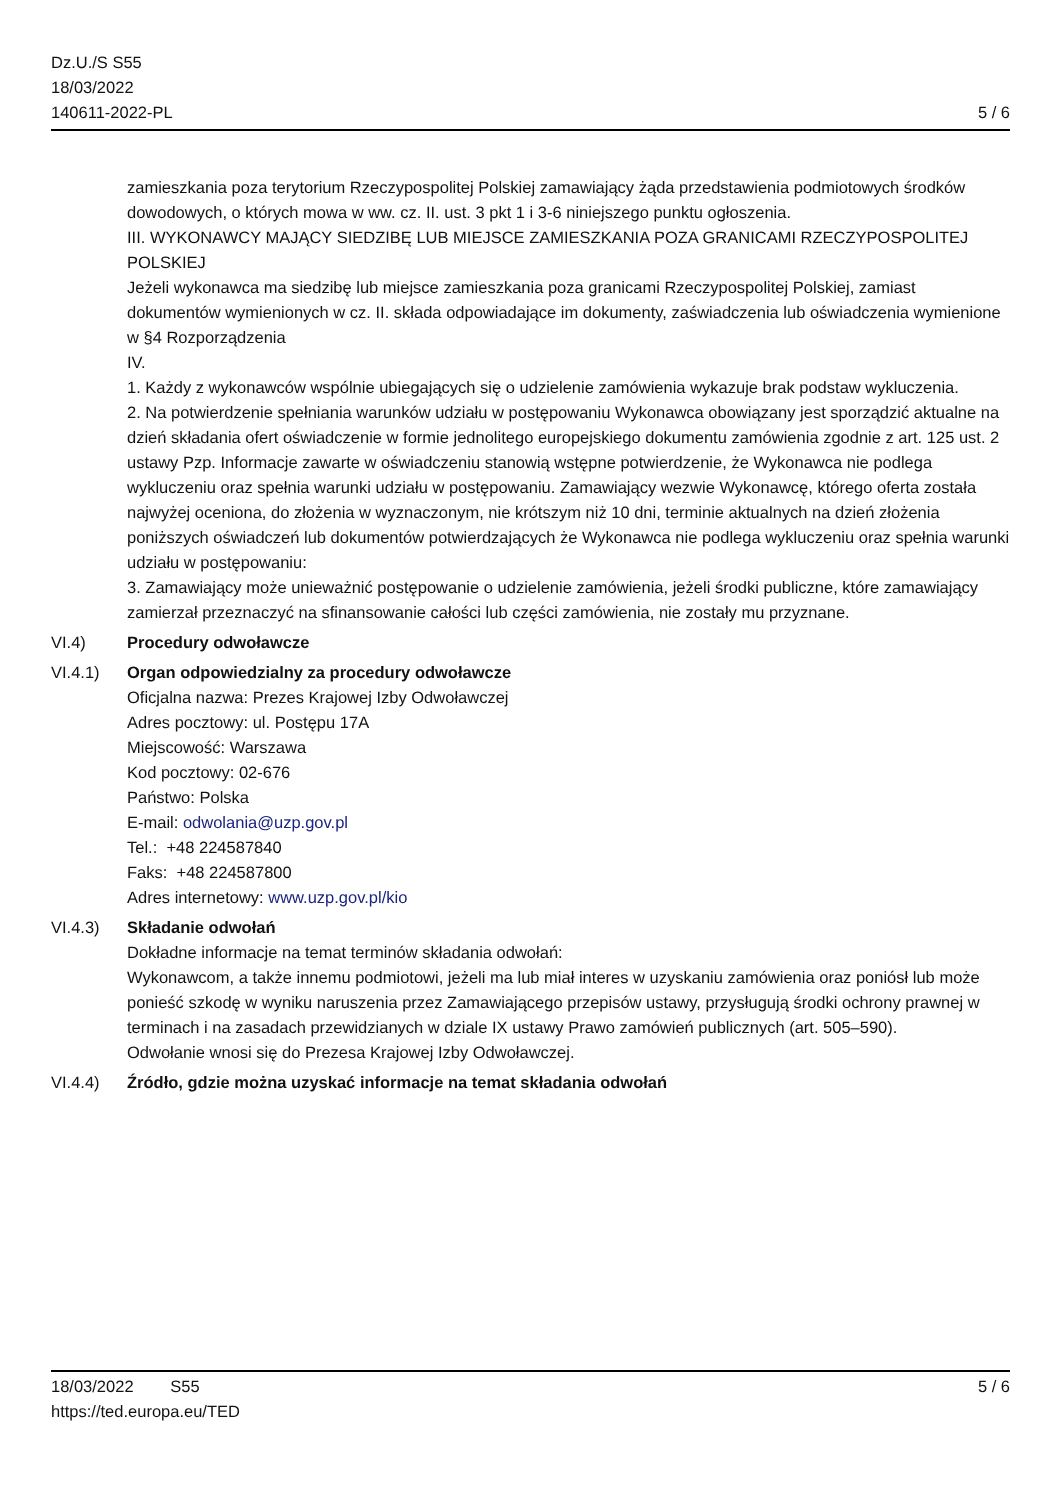Dz.U./S S55
18/03/2022
140611-2022-PL
5 / 6
zamieszkania poza terytorium Rzeczypospolitej Polskiej zamawiający żąda przedstawienia podmiotowych środków dowodowych, o których mowa w ww. cz. II. ust. 3 pkt 1 i 3-6 niniejszego punktu ogłoszenia.
III. WYKONAWCY MAJĄCY SIEDZIBĘ LUB MIEJSCE ZAMIESZKANIA POZA GRANICAMI RZECZYPOSPOLITEJ POLSKIEJ
Jeżeli wykonawca ma siedzibę lub miejsce zamieszkania poza granicami Rzeczypospolitej Polskiej, zamiast dokumentów wymienionych w cz. II. składa odpowiadające im dokumenty, zaświadczenia lub oświadczenia wymienione w §4 Rozporządzenia
IV.
1. Każdy z wykonawców wspólnie ubiegających się o udzielenie zamówienia wykazuje brak podstaw wykluczenia.
2. Na potwierdzenie spełniania warunków udziału w postępowaniu Wykonawca obowiązany jest sporządzić aktualne na dzień składania ofert oświadczenie w formie jednolitego europejskiego dokumentu zamówienia zgodnie z art. 125 ust. 2 ustawy Pzp. Informacje zawarte w oświadczeniu stanowią wstępne potwierdzenie, że Wykonawca nie podlega wykluczeniu oraz spełnia warunki udziału w postępowaniu. Zamawiający wezwie Wykonawcę, którego oferta została najwyżej oceniona, do złożenia w wyznaczonym, nie krótszym niż 10 dni, terminie aktualnych na dzień złożenia poniższych oświadczeń lub dokumentów potwierdzających że Wykonawca nie podlega wykluczeniu oraz spełnia warunki udziału w postępowaniu:
3. Zamawiający może unieważnić postępowanie o udzielenie zamówienia, jeżeli środki publiczne, które zamawiający zamierzał przeznaczyć na sfinansowanie całości lub części zamówienia, nie zostały mu przyznane.
VI.4) Procedury odwoławcze
VI.4.1) Organ odpowiedzialny za procedury odwoławcze
Oficjalna nazwa: Prezes Krajowej Izby Odwoławczej
Adres pocztowy: ul. Postępu 17A
Miejscowość: Warszawa
Kod pocztowy: 02-676
Państwo: Polska
E-mail: odwolania@uzp.gov.pl
Tel.: +48 224587840
Faks: +48 224587800
Adres internetowy: www.uzp.gov.pl/kio
VI.4.3) Składanie odwołań
Dokładne informacje na temat terminów składania odwołań:
Wykonawcom, a także innemu podmiotowi, jeżeli ma lub miał interes w uzyskaniu zamówienia oraz poniósł lub może ponieść szkodę w wyniku naruszenia przez Zamawiającego przepisów ustawy, przysługują środki ochrony prawnej w terminach i na zasadach przewidzianych w dziale IX ustawy Prawo zamówień publicznych (art. 505–590).
Odwołanie wnosi się do Prezesa Krajowej Izby Odwoławczej.
VI.4.4) Źródło, gdzie można uzyskać informacje na temat składania odwołań
18/03/2022 S55 5 / 6
https://ted.europa.eu/TED